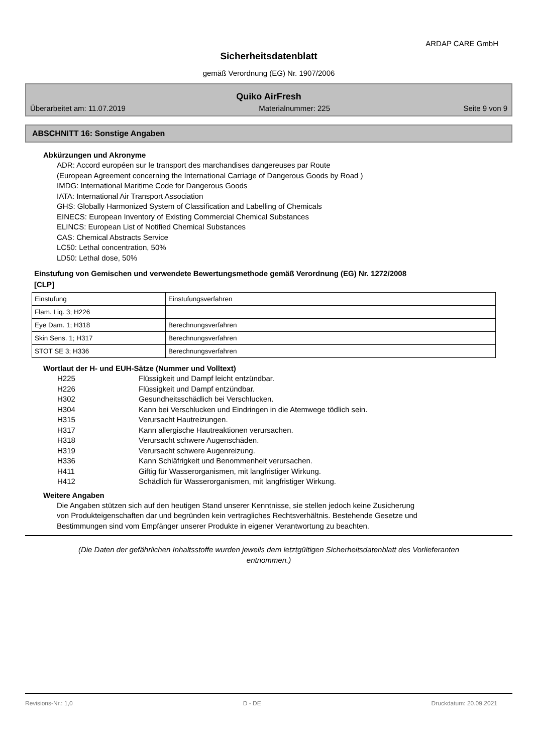ARDAP CARE GmbH
Sicherheitsdatenblatt
gemäß Verordnung (EG) Nr. 1907/2006
Quiko AirFresh
Überarbeitet am: 11.07.2019 Materialnummer: 225 Seite 9 von 9
ABSCHNITT 16: Sonstige Angaben
Abkürzungen und Akronyme
ADR: Accord européen sur le transport des marchandises dangereuses par Route
(European Agreement concerning the International Carriage of Dangerous Goods by Road )
IMDG: International Maritime Code for Dangerous Goods
IATA: International Air Transport Association
GHS: Globally Harmonized System of Classification and Labelling of Chemicals
EINECS: European Inventory of Existing Commercial Chemical Substances
ELINCS: European List of Notified Chemical Substances
CAS: Chemical Abstracts Service
LC50: Lethal concentration, 50%
LD50: Lethal dose, 50%
Einstufung von Gemischen und verwendete Bewertungsmethode gemäß Verordnung (EG) Nr. 1272/2008
[CLP]
| Einstufung | Einstufungsverfahren |
| Flam. Liq. 3; H226 | |
| Eye Dam. 1; H318 | Berechnungsverfahren |
| Skin Sens. 1; H317 | Berechnungsverfahren |
| STOT SE 3; H336 | Berechnungsverfahren |
Wortlaut der H- und EUH-Sätze (Nummer und Volltext)
H225 Flüssigkeit und Dampf leicht entzündbar.
H226 Flüssigkeit und Dampf entzündbar.
H302 Gesundheitsschädlich bei Verschlucken.
H304 Kann bei Verschlucken und Eindringen in die Atemwege tödlich sein.
H315 Verursacht Hautreizungen.
H317 Kann allergische Hautreaktionen verursachen.
H318 Verursacht schwere Augenschäden.
H319 Verursacht schwere Augenreizung.
H336 Kann Schläfrigkeit und Benommenheit verursachen.
H411 Giftig für Wasserorganismen, mit langfristiger Wirkung.
H412 Schädlich für Wasserorganismen, mit langfristiger Wirkung.
Weitere Angaben
Die Angaben stützen sich auf den heutigen Stand unserer Kenntnisse, sie stellen jedoch keine Zusicherung
von Produkteigenschaften dar und begründen kein vertragliches Rechtsverhältnis. Bestehende Gesetze und
Bestimmungen sind vom Empfänger unserer Produkte in eigener Verantwortung zu beachten.
(Die Daten der gefährlichen Inhaltsstoffe wurden jeweils dem letztgültigen Sicherheitsdatenblatt des Vorlieferanten
entnommen.)
Revisions-Nr.: 1,0 D - DE Druckdatum: 20.09.2021